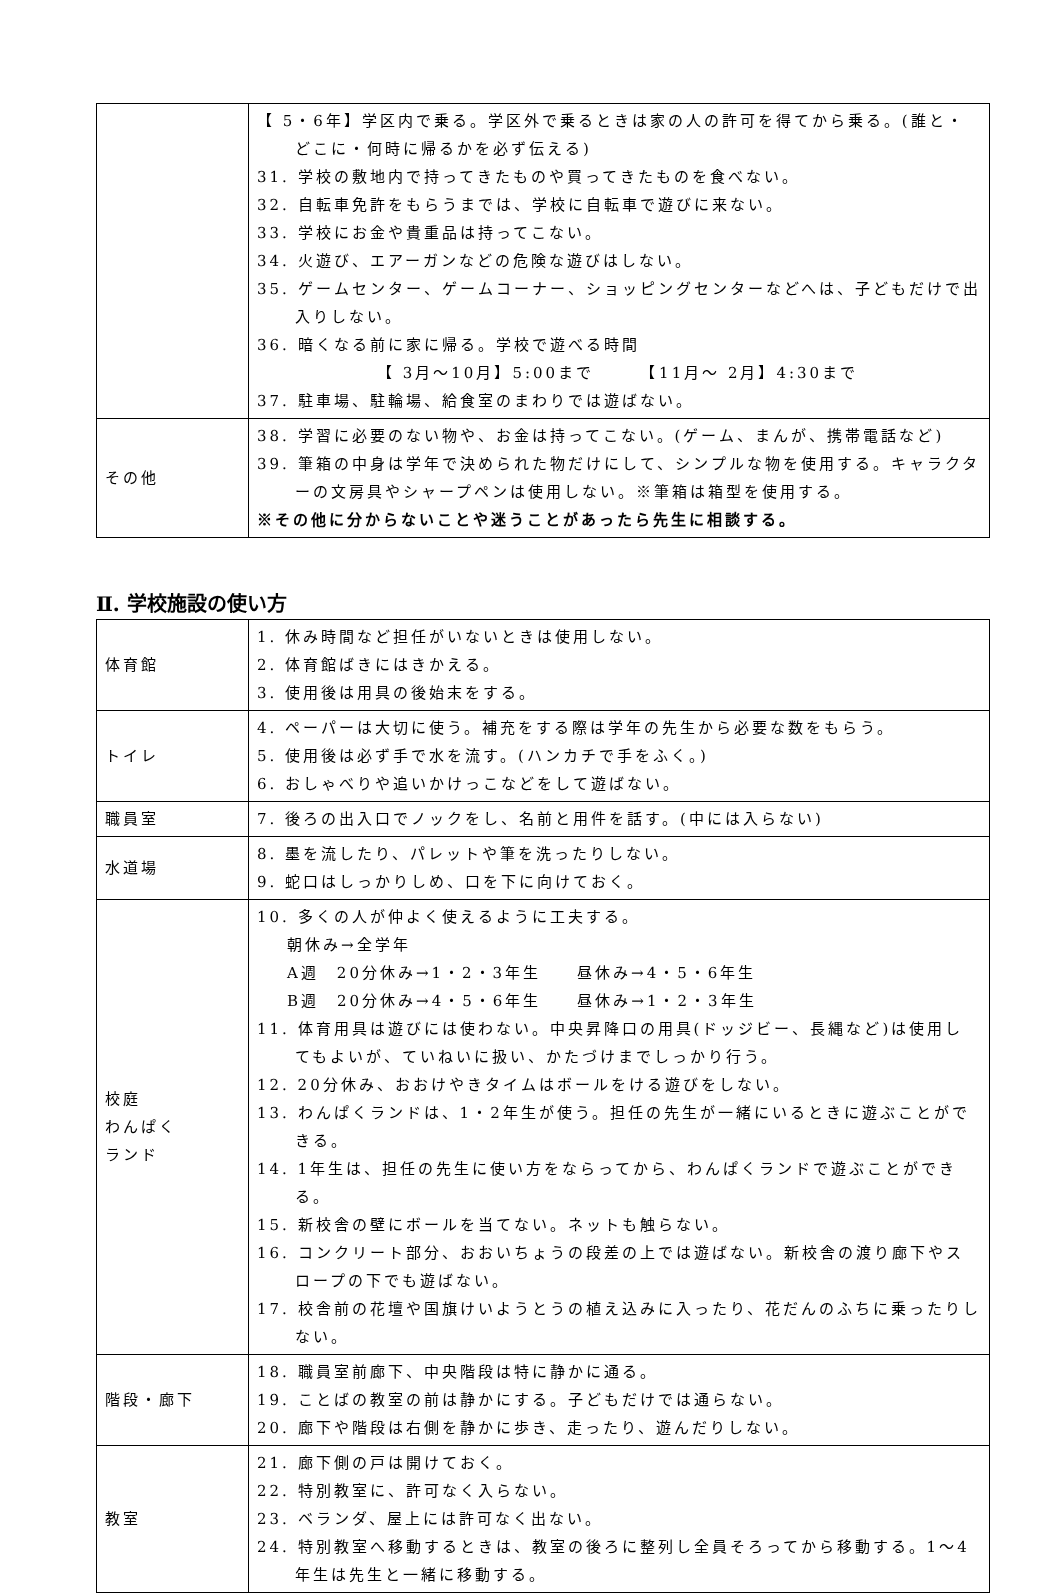| | 【 5・6年】学区内で乗る。学区外で乗るときは家の人の許可を得てから乗る。(誰と・どこに・何時に帰るかを必ず伝える) 31. 学校の敷地内で持ってきたものや買ってきたものを食べない。 32. 自転車免許をもらうまでは、学校に自転車で遊びに来ない。 33. 学校にお金や貴重品は持ってこない。 34. 火遊び、エアーガンなどの危険な遊びはしない。 35. ゲームセンター、ゲームコーナー、ショッピングセンターなどへは、子どもだけで出入りしない。 36. 暗くなる前に家に帰る。学校で遊べる時間 【 3月～10月】5:00まで 【11月～ 2月】4:30まで 37. 駐車場、駐輪場、給食室のまわりでは遊ばない。 |
| その他 | 38. 学習に必要のない物や、お金は持ってこない。(ゲーム、まんが、携帯電話など) 39. 筆箱の中身は学年で決められた物だけにして、シンプルな物を使用する。キャラクターの文房具やシャープペンは使用しない。※筆箱は箱型を使用する。 ※その他に分からないことや迷うことがあったら先生に相談する。 |
Ⅱ. 学校施設の使い方
| 体育館 | 1. 休み時間など担任がいないときは使用しない。 2. 体育館ばきにはきかえる。 3. 使用後は用具の後始末をする。 |
| トイレ | 4. ペーパーは大切に使う。補充をする際は学年の先生から必要な数をもらう。 5. 使用後は必ず手で水を流す。(ハンカチで手をふく。) 6. おしゃべりや追いかけっこなどをして遊ばない。 |
| 職員室 | 7. 後ろの出入口でノックをし、名前と用件を話す。(中には入らない) |
| 水道場 | 8. 墨を流したり、パレットや筆を洗ったりしない。 9. 蛇口はしっかりしめ、口を下に向けておく。 |
| 校庭 わんぱく ランド | 10. 多くの人が仲よく使えるように工夫する。 朝休み→全学年 A週 20分休み→1・2・3年生 昼休み→4・5・6年生 B週 20分休み→4・5・6年生 昼休み→1・2・3年生 11. 体育用具は遊びには使わない。中央昇降口の用具(ドッジビー、長縄など)は使用してもよいが、ていねいに扱い、かたづけまでしっかり行う。 12. 20分休み、おおけやきタイムはボールをける遊びをしない。 13. わんぱくランドは、1・2年生が使う。担任の先生が一緒にいるときに遊ぶことができる。 14. 1年生は、担任の先生に使い方をならってから、わんぱくランドで遊ぶことができる。 15. 新校舎の壁にボールを当てない。ネットも触らない。 16. コンクリート部分、おおいちょうの段差の上では遊ばない。新校舎の渡り廊下やスロープの下でも遊ばない。 17. 校舎前の花壇や国旗けいようとうの植え込みに入ったり、花だんのふちに乗ったりしない。 |
| 階段・廊下 | 18. 職員室前廊下、中央階段は特に静かに通る。 19. ことばの教室の前は静かにする。子どもだけでは通らない。 20. 廊下や階段は右側を静かに歩き、走ったり、遊んだりしない。 |
| 教室 | 21. 廊下側の戸は開けておく。 22. 特別教室に、許可なく入らない。 23. ベランダ、屋上には許可なく出ない。 24. 特別教室へ移動するときは、教室の後ろに整列し全員そろってから移動する。1～4年生は先生と一緒に移動する。 |